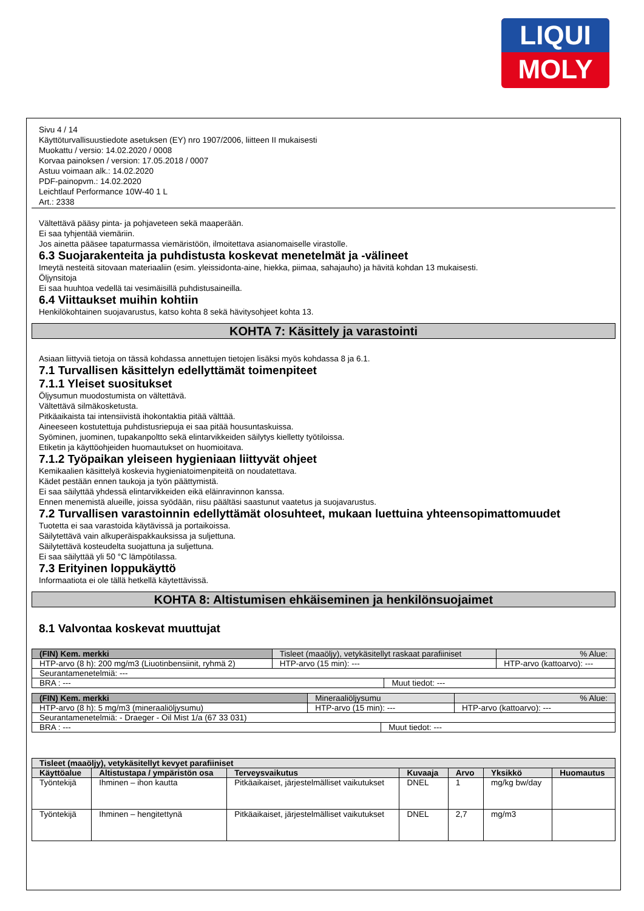LIQUI
MOLY
Sivu 4 / 14
Käyttöturvallisuustiedote asetuksen (EY) nro 1907/2006, liitteen II mukaisesti
Muokattu / versio: 14.02.2020 / 0008
Korvaa painoksen / version: 17.05.2018 / 0007
Astuu voimaan alk.: 14.02.2020
PDF-painopvm.: 14.02.2020
Leichtlauf Performance 10W-40 1 L
Art.: 2338
Vältettävä pääsy pinta- ja pohjaveteen sekä maaperään.
Ei saa tyhjentää viemäriin.
Jos ainetta pääsee tapaturmassa viemäristöön, ilmoitettava asianomaiselle virastolle.
6.3 Suojarakenteita ja puhdistusta koskevat menetelmät ja -välineet
Imeytä nesteitä sitovaan materiaaliin (esim. yleissidonta-aine, hiekka, piimaa, sahajauho) ja hävitä kohdan 13 mukaisesti.
Öljynsitoja
Ei saa huuhtoa vedellä tai vesimäisillä puhdistusaineilla.
6.4 Viittaukset muihin kohtiin
Henkilökohtainen suojavarustus, katso kohta 8 sekä hävitysohjeet kohta 13.
KOHTA 7: Käsittely ja varastointi
Asiaan liittyviä tietoja on tässä kohdassa annettujen tietojen lisäksi myös kohdassa 8 ja 6.1.
7.1 Turvallisen käsittelyn edellyttämät toimenpiteet
7.1.1 Yleiset suositukset
Öljysumun muodostumista on vältettävä.
Vältettävä silmäkosketusta.
Pitkäaikaista tai intensiivistä ihokontaktia pitää välttää.
Aineeseen kostutettuja puhdistusriepuja ei saa pitää housuntaskuissa.
Syöminen, juominen, tupakanpoltto sekä elintarvikkeiden säilytys kielletty työtiloissa.
Etiketin ja käyttöohjeiden huomautukset on huomioitava.
7.1.2 Työpaikan yleiseen hygieniaan liittyvät ohjeet
Kemikaalien käsittelyä koskevia hygieniatoimenpiteitä on noudatettava.
Kädet pestään ennen taukoja ja työn päättymistä.
Ei saa säilyttää yhdessä elintarvikkeiden eikä eläinravinnon kanssa.
Ennen menemistä alueille, joissa syödään, riisu päältäsi saastunut vaatetus ja suojavarustus.
7.2 Turvallisen varastoinnin edellyttämät olosuhteet, mukaan luettuina yhteensopimattomuudet
Tuotetta ei saa varastoida käytävissä ja portaikoissa.
Säilytettävä vain alkuperäispakkauksissa ja suljettuna.
Säilytettävä kosteudelta suojattuna ja suljettuna.
Ei saa säilyttää yli 50 °C lämpötilassa.
7.3 Erityinen loppukäyttö
Informaatiota ei ole tällä hetkellä käytettävissä.
KOHTA 8: Altistumisen ehkäiseminen ja henkilönsuojaimet
8.1 Valvontaa koskevat muuttujat
| (FIN) Kem. merkki | Tisleet (maaöljy), vetykäsitellyt raskaat parafiiniset | | % Alue: |
| HTP-arvo (8 h): 200 mg/m3 (Liuotinbensiinit, ryhmä 2) | HTP-arvo (15 min): --- | | HTP-arvo (kattoarvo): --- |
| Seurantamenetelmiä: --- | | | |
| BRA : --- | | Muut tiedot: --- | |
| (FIN) Kem. merkki | Mineraaliöljysumu | | % Alue: |
| HTP-arvo (8 h): 5 mg/m3 (mineraaliöljysumu) | HTP-arvo (15 min): --- | | HTP-arvo (kattoarvo): --- |
| Seurantamenetelmiä: - Draeger - Oil Mist 1/a (67 33 031) | | | |
| BRA : --- | | Muut tiedot: --- | |
| Tisleet (maaöljy), vetykäsitellyt kevyet parafiiniset | | | | | | |
| --- | --- | --- | --- | --- | --- | --- |
| Käyttöalue | Altistustapa / ympäristön osa | Terveysvaikutus | Kuvaaja | Arvo | Yksikkö | Huomautus |
| Työntekijä | Ihminen – ihon kautta | Pitkäaikaiset, järjestelmälliset vaikutukset | DNEL | 1 | mg/kg bw/day | |
| Työntekijä | Ihminen – hengitettynä | Pitkäaikaiset, järjestelmälliset vaikutukset | DNEL | 2,7 | mg/m3 | |